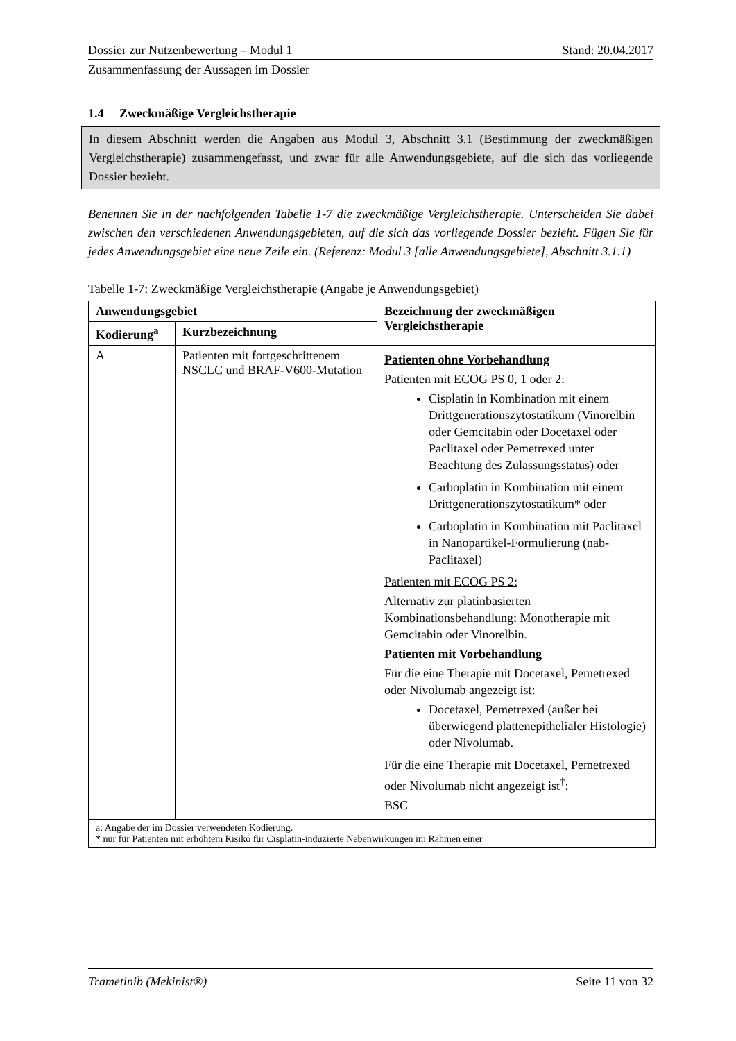Dossier zur Nutzenbewertung – Modul 1 Stand: 20.04.2017
Zusammenfassung der Aussagen im Dossier
1.4 Zweckmäßige Vergleichstherapie
In diesem Abschnitt werden die Angaben aus Modul 3, Abschnitt 3.1 (Bestimmung der zweckmäßigen Vergleichstherapie) zusammengefasst, und zwar für alle Anwendungsgebiete, auf die sich das vorliegende Dossier bezieht.
Benennen Sie in der nachfolgenden Tabelle 1-7 die zweckmäßige Vergleichstherapie. Unterscheiden Sie dabei zwischen den verschiedenen Anwendungsgebieten, auf die sich das vorliegende Dossier bezieht. Fügen Sie für jedes Anwendungsgebiet eine neue Zeile ein. (Referenz: Modul 3 [alle Anwendungsgebiete], Abschnitt 3.1.1)
Tabelle 1-7: Zweckmäßige Vergleichstherapie (Angabe je Anwendungsgebiet)
| Anwendungsgebiet | | Bezeichnung der zweckmäßigen Vergleichstherapie |
| --- | --- | --- |
| Kodierung<sup>a</sup> | Kurzbezeichnung | |
| A | Patienten mit fortgeschrittenem NSCLC und BRAF-V600-Mutation | Patienten ohne Vorbehandlung Patienten mit ECOG PS 0, 1 oder 2: Cisplatin in Kombination mit einem Drittgenerationszytostatikum (Vinorelbin oder Gemcitabin oder Docetaxel oder Paclitaxel oder Pemetrexed unter Beachtung des Zulassungsstatus) oder Carboplatin in Kombination mit einem Drittgenerationszytostatikum* oder Carboplatin in Kombination mit Paclitaxel in Nanopartikel-Formulierung (nab-Paclitaxel) Patienten mit ECOG PS 2: Alternativ zur platinbasierten Kombinationsbehandlung: Monotherapie mit Gemcitabin oder Vinorelbin. Patienten mit Vorbehandlung Für die eine Therapie mit Docetaxel, Pemetrexed oder Nivolumab angezeigt ist: Docetaxel, Pemetrexed (außer bei überwiegend plattenepithelialer Histologie) oder Nivolumab. Für die eine Therapie mit Docetaxel, Pemetrexed oder Nivolumab nicht angezeigt ist<sup>†</sup>: BSC |
| a: Angabe der im Dossier verwendeten Kodierung. * nur für Patienten mit erhöhtem Risiko für Cisplatin-induzierte Nebenwirkungen im Rahmen einer | | |
Trametinib (Mekinist®) Seite 11 von 32